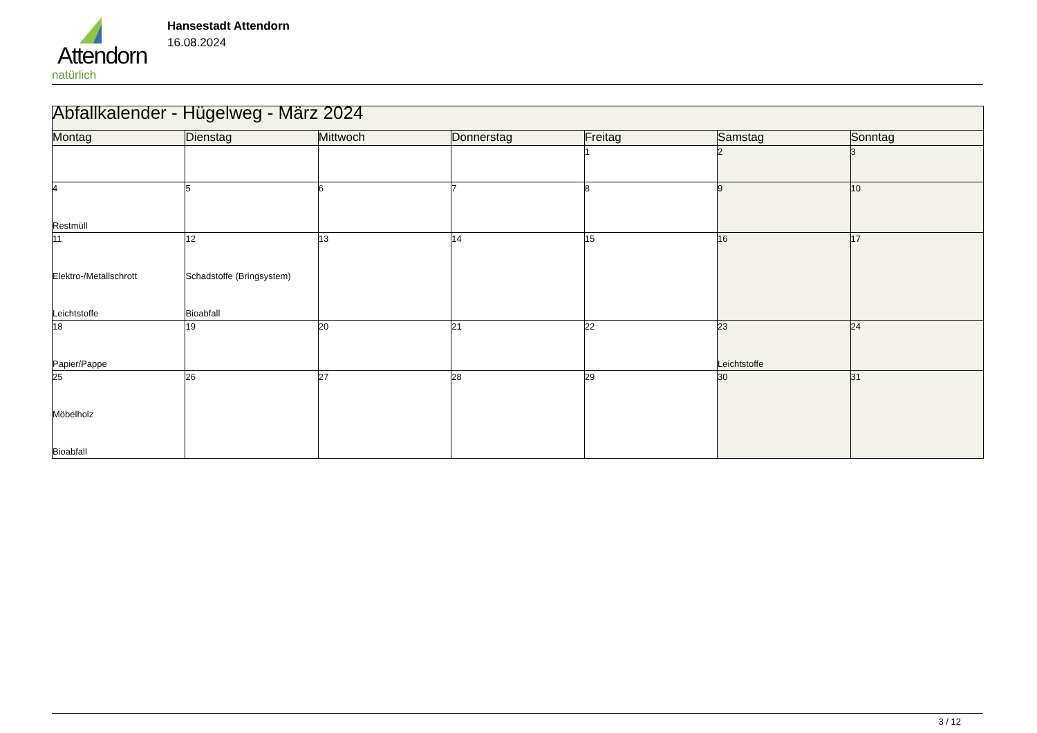Attendorn
natürlich
Hansestadt Attendorn
16.08.2024
| Abfallkalender - Hügelweg - März 2024 | | | | | | |
| Montag | Dienstag | Mittwoch | Donnerstag | Freitag | Samstag | Sonntag |
| | | | | 1 | 2 | 3 |
| 4 Restmüll | 5 | 6 | 7 | 8 | 9 | 10 |
| 11 Elektro-/Metallschrott Leichtstoffe | 12 Schadstoffe (Bringsystem) Bioabfall | 13 | 14 | 15 | 16 | 17 |
| 18 Papier/Pappe | 19 | 20 | 21 | 22 | 23 Leichtstoffe | 24 |
| 25 Möbelholz Bioabfall | 26 | 27 | 28 | 29 | 30 | 31 |
3 / 12